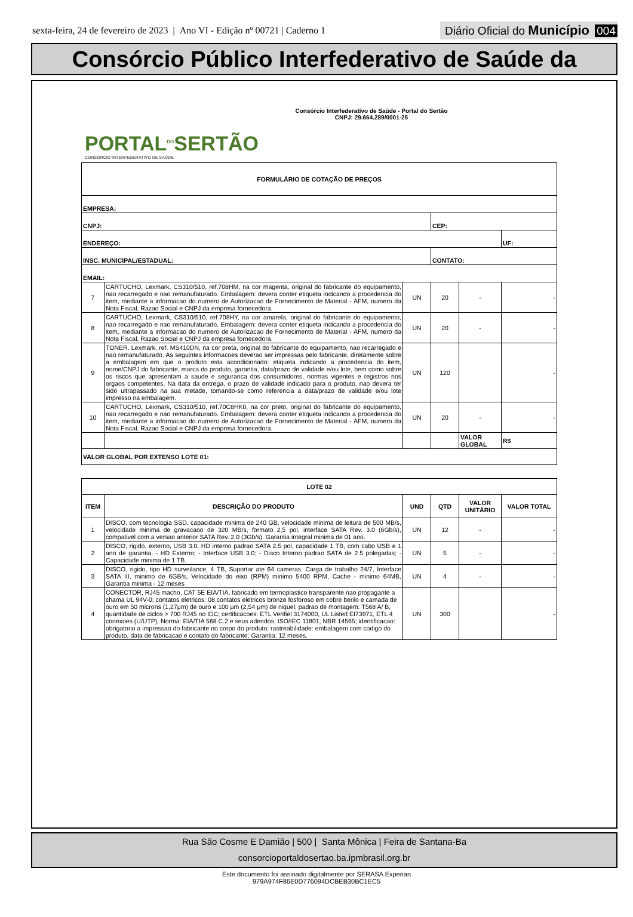sexta-feira, 24 de fevereiro de 2023 | Ano VI - Edição nº 00721 | Caderno 1
Diário Oficial do Município 004
Consórcio Público Interfederativo de Saúde da
PORTAL<sup>DO</sup>SERTÃO
CONSÓRCIO INTERFEDERATIVO DE SAÚDE
Consórcio Interfederativo de Saúde - Portal do Sertão
CNPJ: 29.664.289/0001-25
| FORMULÁRIO DE COTAÇÃO DE PREÇOS | | | | | |
| --- | --- | --- | --- | --- | --- |
| EMPRESA: | | | | | |
| CNPJ: | | | CEP: | | |
| ENDEREÇO: | | | | | UF: |
| INSC. MUNICIPAL/ESTADUAL: | | | CONTATO: | | |
| EMAIL: | | | | | |
| 7 | CARTUCHO, Lexmark, CS310/510, ref.708HM, na cor magenta, original do fabricante do equipamento, nao recarregado e nao remanufaturado. Embalagem: devera conter etiqueta indicando a procedencia do item, mediante a informacao do numero de Autorizacao de Fornecimento de Material - AFM, numero da Nota Fiscal, Razao Social e CNPJ da empresa fornecedora. | UN | 20 | - | - |
| 8 | CARTUCHO, Lexmark, CS310/510, ref.708HY, na cor amarela, original do fabricante do equipamento, nao recarregado e nao remanufaturado. Embalagem: devera conter etiqueta indicando a procedencia do item, mediante a informacao do numero de Autorizacao de Fornecimento de Material - AFM, numero da Nota Fiscal, Razao Social e CNPJ da empresa fornecedora. | UN | 20 | - | - |
| 9 | TONER, Lexmark, ref. MS410DN, na cor preta, original do fabricante do equipamento, nao recarregado e nao remanufaturado. As seguintes informacoes deverao ser impressas pelo fabricante, diretamente sobre a embalagem em que o produto esta acondicionado: etiqueta indicando a procedencia do item, nome/CNPJ do fabricante, marca do produto, garantia, data/prazo de validade e/ou lote, bem como sobre os riscos que apresentam a saude e seguranca dos consumidores, normas vigentes e registros nos orgaos competentes. Na data da entrega, o prazo de validade indicado para o produto, nao devera ter sido ultrapassado na sua metade, tomando-se como referencia a data/prazo de validade e/ou lote impresso na embalagem. | UN | 120 | | - |
| 10 | CARTUCHO, Lexmark, CS310/510, ref.70C8HK0, na cor preto, original do fabricante do equipamento, nao recarregado e nao remanufaturado. Embalagem: devera conter etiqueta indicando a procedencia do item, mediante a informacao do numero de Autorizacao de Fornecimento de Material - AFM, numero da Nota Fiscal, Razao Social e CNPJ da empresa fornecedora. | UN | 20 | - | - |
| | | | | VALOR GLOBAL | R$ |
| VALOR GLOBAL POR EXTENSO LOTE 01: | | | | | |
| LOTE 02 | | | | | |
| --- | --- | --- | --- | --- | --- |
| ITEM | DESCRIÇÃO DO PRODUTO | UND | QTD | VALOR UNITÁRIO | VALOR TOTAL |
| 1 | DISCO, com tecnologia SSD, capacidade minima de 240 GB, velocidade minima de leitura de 500 MB/s, velocidade minima de gravacaoo de 320 MB/s, formato 2,5 pol, interface SATA Rev. 3.0 (6Gb/s), compativel com a versao anterior SATA Rev. 2.0 (3Gb/s). Garantia integral minima de 01 ano. | UN | 12 | - | - |
| 2 | DISCO, rigido, externo, USB 3.0, HD interno padrao SATA 2.5 pol, capacidade 1 TB, com cabo USB e 1 ano de garantia. - HD Externo; - Interface USB 3.0; - Disco Interno padrao SATA de 2.5 polegadas; - Capacidade minima de 1 TB. | UN | 5 | - | - |
| 3 | DISCO, rigido, tipo HD surveilance, 4 TB, Suportar ate 64 cameras, Carga de trabalho 24/7, Interface SATA III, minimo de 6GB/s, Velocidade do eixo (RPM) minimo 5400 RPM, Cache - minimo 64MB, Garantia minima - 12 meses | UN | 4 | - | - |
| 4 | CONECTOR, RJ45 macho, CAT 5E EIA/TIA, fabricado em termoplastico transparente nao propagante a chama UL 94V-0; contatos eletricos: 08 contatos eletricos bronze fosforoso em cobre berilo e camada de ouro em 50 microns (1,27μm) de ouro e 100 μm (2,54 μm) de niquel; padrao de montagem: T568 A/ B, quantidade de ciclos > 700 RJ45 no IDC; certificacoes: ETL Verifiel 3174000, UL Listed EI73971, ETL 4 conexoes (U/UTP), Norma: EIA/TIA 568 C.2 e seus adendos; ISO/IEC 11801; NBR 14565; identificacao: obrigatorio a impressao do fabricante no corpo do produto; rastreabilidade: embalagem com codigo do produto, data de fabricacao e contato do fabricante; Garantia: 12 meses. | UN | 300 | | - |
Rua São Cosme E Damião | 500 | Santa Mônica | Feira de Santana-Ba
consorcioportaldosertao.ba.ipmbrasil.org.br
Este documento foi assinado digitalmente por SERASA Experian
979A974F86E0D776094DCBEB30BC1EC5